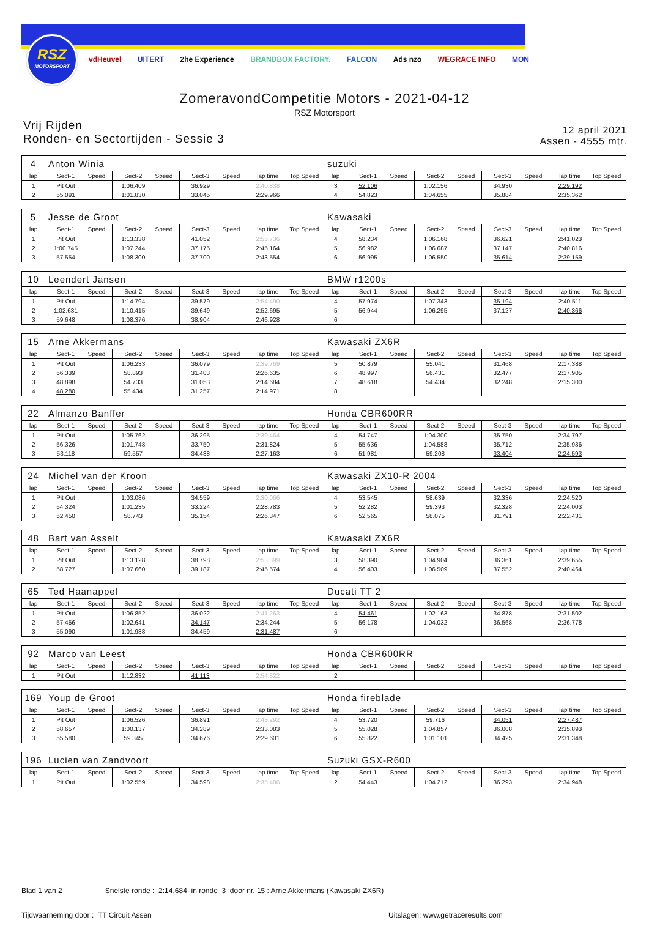RSZ
MOTORSPORT
vdHeuvel UITERT 2he Experience BRANDBOX FACTORY. FALCON Ads nzo WEGRACE INFO MON
ZomeravondCompetitie Motors - 2021-04-12
RSZ Motorsport
Vrij Rijden
Ronden- en Sectortijden - Sessie 3
12 april 2021
Assen - 4555 mtr.
| 4 | Anton Winia | | | | | | | | suzuki | | | | | | | | |
| lap | Sect-1 | Speed | Sect-2 | Speed | Sect-3 | Speed | lap time | Top Speed | lap | Sect-1 | Speed | Sect-2 | Speed | Sect-3 | Speed | lap time | Top Speed |
| 1 | Pit Out | | 1:06.409 | | 36.929 | | 2:40.838 | | 3 | 52.106 | | 1:02.156 | | 34.930 | | 2:29.192 | |
| 2 | 55.091 | | 1:01.830 | | 33.045 | | 2:29.966 | | 4 | 54.823 | | 1:04.655 | | 35.884 | | 2:35.362 | |
| 5 | Jesse de Groot | | | | | | | | Kawasaki | | | | | | | | |
| lap | Sect-1 | Speed | Sect-2 | Speed | Sect-3 | Speed | lap time | Top Speed | lap | Sect-1 | Speed | Sect-2 | Speed | Sect-3 | Speed | lap time | Top Speed |
| 1 | Pit Out | | 1:13.338 | | 41.052 | | 2:55.736 | | 4 | 58.234 | | 1:06.168 | | 36.621 | | 2:41.023 | |
| 2 | 1:00.745 | | 1:07.244 | | 37.175 | | 2:45.164 | | 5 | 56.982 | | 1:06.687 | | 37.147 | | 2:40.816 | |
| 3 | 57.554 | | 1:08.300 | | 37.700 | | 2:43.554 | | 6 | 56.995 | | 1:06.550 | | 35.614 | | 2:39.159 | |
| 10 | Leendert Jansen | | | | | | | | BMW r1200s | | | | | | | | |
| lap | Sect-1 | Speed | Sect-2 | Speed | Sect-3 | Speed | lap time | Top Speed | lap | Sect-1 | Speed | Sect-2 | Speed | Sect-3 | Speed | lap time | Top Speed |
| 1 | Pit Out | | 1:14.794 | | 39.579 | | 2:54.490 | | 4 | 57.974 | | 1:07.343 | | 35.194 | | 2:40.511 | |
| 2 | 1:02.631 | | 1:10.415 | | 39.649 | | 2:52.695 | | 5 | 56.944 | | 1:06.295 | | 37.127 | | 2:40.366 | |
| 3 | 59.648 | | 1:08.376 | | 38.904 | | 2:46.928 | | 6 | | | | | | | | |
| 15 | Arne Akkermans | | | | | | | | Kawasaki ZX6R | | | | | | | | |
| lap | Sect-1 | Speed | Sect-2 | Speed | Sect-3 | Speed | lap time | Top Speed | lap | Sect-1 | Speed | Sect-2 | Speed | Sect-3 | Speed | lap time | Top Speed |
| 1 | Pit Out | | 1:06.233 | | 36.079 | | 2:39.769 | | 5 | 50.879 | | 55.041 | | 31.468 | | 2:17.388 | |
| 2 | 56.339 | | 58.893 | | 31.403 | | 2:26.635 | | 6 | 48.997 | | 56.431 | | 32.477 | | 2:17.905 | |
| 3 | 48.898 | | 54.733 | | 31.053 | | 2:14.684 | | 7 | 48.618 | | 54.434 | | 32.248 | | 2:15.300 | |
| 4 | 48.280 | | 55.434 | | 31.257 | | 2:14.971 | | 8 | | | | | | | | |
| 22 | Almanzo Banffer | | | | | | | | Honda CBR600RR | | | | | | | | |
| lap | Sect-1 | Speed | Sect-2 | Speed | Sect-3 | Speed | lap time | Top Speed | lap | Sect-1 | Speed | Sect-2 | Speed | Sect-3 | Speed | lap time | Top Speed |
| 1 | Pit Out | | 1:05.762 | | 36.295 | | 2:39.464 | | 4 | 54.747 | | 1:04.300 | | 35.750 | | 2:34.797 | |
| 2 | 56.326 | | 1:01.748 | | 33.750 | | 2:31.824 | | 5 | 55.636 | | 1:04.588 | | 35.712 | | 2:35.936 | |
| 3 | 53.118 | | 59.557 | | 34.488 | | 2:27.163 | | 6 | 51.981 | | 59.208 | | 33.404 | | 2:24.593 | |
| 24 | Michel van der Kroon | | | | | | | | Kawasaki ZX10-R 2004 | | | | | | | | |
| lap | Sect-1 | Speed | Sect-2 | Speed | Sect-3 | Speed | lap time | Top Speed | lap | Sect-1 | Speed | Sect-2 | Speed | Sect-3 | Speed | lap time | Top Speed |
| 1 | Pit Out | | 1:03.086 | | 34.559 | | 2:30.066 | | 4 | 53.545 | | 58.639 | | 32.336 | | 2:24.520 | |
| 2 | 54.324 | | 1:01.235 | | 33.224 | | 2:28.783 | | 5 | 52.282 | | 59.393 | | 32.328 | | 2:24.003 | |
| 3 | 52.450 | | 58.743 | | 35.154 | | 2:26.347 | | 6 | 52.565 | | 58.075 | | 31.791 | | 2:22.431 | |
| 48 | Bart van Asselt | | | | | | | | Kawasaki ZX6R | | | | | | | | |
| lap | Sect-1 | Speed | Sect-2 | Speed | Sect-3 | Speed | lap time | Top Speed | lap | Sect-1 | Speed | Sect-2 | Speed | Sect-3 | Speed | lap time | Top Speed |
| 1 | Pit Out | | 1:13.128 | | 38.798 | | 2:53.899 | | 3 | 58.390 | | 1:04.904 | | 36.361 | | 2:39.655 | |
| 2 | 58.727 | | 1:07.660 | | 39.187 | | 2:45.574 | | 4 | 56.403 | | 1:06.509 | | 37.552 | | 2:40.464 | |
| 65 | Ted Haanappel | | | | | | | | Ducati TT 2 | | | | | | | | |
| lap | Sect-1 | Speed | Sect-2 | Speed | Sect-3 | Speed | lap time | Top Speed | lap | Sect-1 | Speed | Sect-2 | Speed | Sect-3 | Speed | lap time | Top Speed |
| 1 | Pit Out | | 1:06.852 | | 36.022 | | 2:41.263 | | 4 | 54.461 | | 1:02.163 | | 34.878 | | 2:31.502 | |
| 2 | 57.456 | | 1:02.641 | | 34.147 | | 2:34.244 | | 5 | 56.178 | | 1:04.032 | | 36.568 | | 2:36.778 | |
| 3 | 55.090 | | 1:01.938 | | 34.459 | | 2:31.487 | | 6 | | | | | | | | |
| 92 | Marco van Leest | | | | | | | | Honda CBR600RR | | | | | | | | |
| lap | Sect-1 | Speed | Sect-2 | Speed | Sect-3 | Speed | lap time | Top Speed | lap | Sect-1 | Speed | Sect-2 | Speed | Sect-3 | Speed | lap time | Top Speed |
| 1 | Pit Out | | 1:12.832 | | 41.113 | | 2:54.822 | | 2 | | | | | | | | |
| 169 | Youp de Groot | | | | | | | | Honda fireblade | | | | | | | | |
| lap | Sect-1 | Speed | Sect-2 | Speed | Sect-3 | Speed | lap time | Top Speed | lap | Sect-1 | Speed | Sect-2 | Speed | Sect-3 | Speed | lap time | Top Speed |
| 1 | Pit Out | | 1:06.526 | | 36.891 | | 2:43.292 | | 4 | 53.720 | | 59.716 | | 34.051 | | 2:27.487 | |
| 2 | 58.657 | | 1:00.137 | | 34.289 | | 2:33.083 | | 5 | 55.028 | | 1:04.857 | | 36.008 | | 2:35.893 | |
| 3 | 55.580 | | 59.345 | | 34.676 | | 2:29.601 | | 6 | 55.822 | | 1:01.101 | | 34.425 | | 2:31.348 | |
| 196 | Lucien van Zandvoort | | | | | | | | Suzuki GSX-R600 | | | | | | | | |
| lap | Sect-1 | Speed | Sect-2 | Speed | Sect-3 | Speed | lap time | Top Speed | lap | Sect-1 | Speed | Sect-2 | Speed | Sect-3 | Speed | lap time | Top Speed |
| 1 | Pit Out | | 1:02.559 | | 34.598 | | 2:35.486 | | 2 | 54.443 | | 1:04.212 | | 36.293 | | 2:34.948 | |
Blad 1 van 2 Snelste ronde : 2:14.684 in ronde 3 door nr. 15 : Arne Akkermans (Kawasaki ZX6R)
Tijdwaarneming door : TT Circuit Assen Uitslagen: www.getraceresults.com